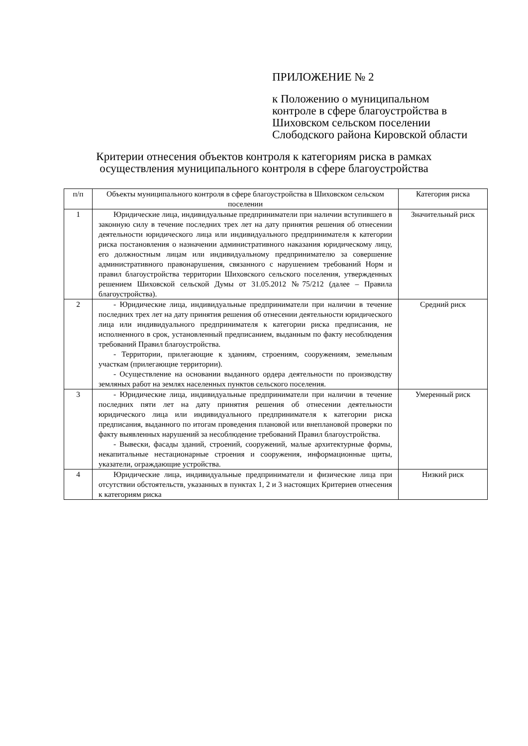ПРИЛОЖЕНИЕ № 2
к Положению о муниципальном контроле в сфере благоустройства в Шиховском сельском поселении Слободского района Кировской области
Критерии отнесения объектов контроля к категориям риска в рамках
осуществления муниципального контроля в сфере благоустройства
| п/п | Объекты муниципального контроля в сфере благоустройства в Шиховском сельском поселении | Категория риска |
| 1 | Юридические лица, индивидуальные предприниматели при наличии вступившего в законную силу в течение последних трех лет на дату принятия решения об отнесении деятельности юридического лица или индивидуального предпринимателя к категории риска постановления о назначении административного наказания юридическому лицу, его должностным лицам или индивидуальному предпринимателю за совершение административного правонарушения, связанного с нарушением требований Норм и правил благоустройства территории Шиховского сельского поселения, утвержденных решением Шиховской сельской Думы от 31.05.2012 №75/212 (далее – Правила благоустройства). | Значительный риск |
| 2 | - Юридические лица, индивидуальные предприниматели при наличии в течение последних трех лет на дату принятия решения об отнесении деятельности юридического лица или индивидуального предпринимателя к категории риска предписания, не исполненного в срок, установленный предписанием, выданным по факту несоблюдения требований Правил благоустройства. - Территории, прилегающие к зданиям, строениям, сооружениям, земельным участкам (прилегающие территории). - Осуществление на основании выданного ордера деятельности по производству земляных работ на землях населенных пунктов сельского поселения. | Средний риск |
| 3 | - Юридические лица, индивидуальные предприниматели при наличии в течение последних пяти лет на дату принятия решения об отнесении деятельности юридического лица или индивидуального предпринимателя к категории риска предписания, выданного по итогам проведения плановой или внеплановой проверки по факту выявленных нарушений за несоблюдение требований Правил благоустройства. - Вывески, фасады зданий, строений, сооружений, малые архитектурные формы, некапитальные нестационарные строения и сооружения, информационные щиты, указатели, ограждающие устройства. | Умеренный риск |
| 4 | Юридические лица, индивидуальные предприниматели и физические лица при отсутствии обстоятельств, указанных в пунктах 1, 2 и 3 настоящих Критериев отнесения к категориям риска | Низкий риск |